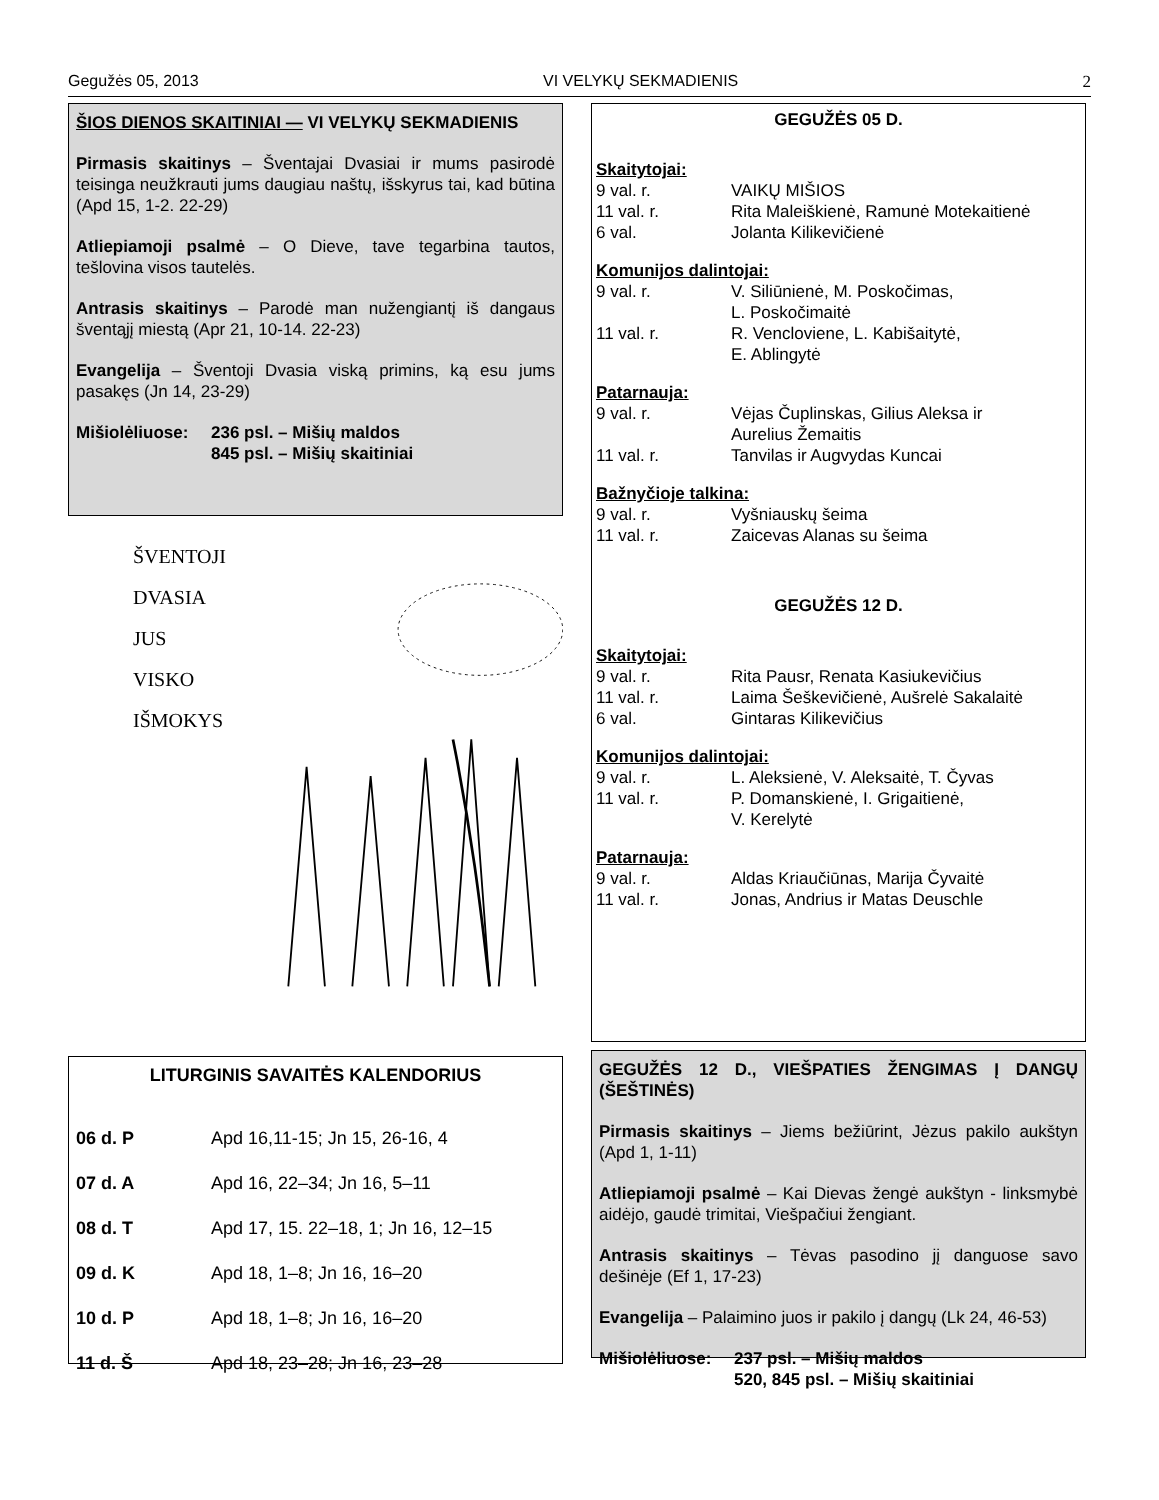Gegužės 05, 2013 VI VELYKŲ SEKMADIENIS 2
ŠIOS DIENOS SKAITINIAI — VI VELYKŲ SEKMADIENIS
Pirmasis skaitinys – Šventajai Dvasiai ir mums pasirodė teisinga neužkrauti jums daugiau naštų, išskyrus tai, kad būtina (Apd 15, 1-2. 22-29)
Atliepiamoji psalmė – O Dieve, tave tegarbina tautos, tešlovina visos tautelės.
Antrasis skaitinys – Parodė man nužengiantį iš dangaus šventąjį miestą (Apr 21, 10-14. 22-23)
Evangelija – Šventoji Dvasia viską primins, ką esu jums pasakęs (Jn 14, 23-29)
| Mišiolėliuose: | 236 psl. – Mišių maldos |
| | 845 psl. – Mišių skaitiniai |
ŠVENTOJI
DVASIA
JUS
VISKO
IŠMOKYS
LITURGINIS SAVAITĖS KALENDORIUS
| 06 d. P | Apd 16,11-15; Jn 15, 26-16, 4 |
| 07 d. A | Apd 16, 22–34; Jn 16, 5–11 |
| 08 d. T | Apd 17, 15. 22–18, 1; Jn 16, 12–15 |
| 09 d. K | Apd 18, 1–8; Jn 16, 16–20 |
| 10 d. P | Apd 18, 1–8; Jn 16, 16–20 |
| 11 d. Š | Apd 18, 23–28; Jn 16, 23–28 |
GEGUŽĖS 05 D.
Skaitytojai:
| 9 val. r. | VAIKŲ MIŠIOS |
| 11 val. r. | Rita Maleiškienė, Ramunė Motekaitienė |
| 6 val. | Jolanta Kilikevičienė |
Komunijos dalintojai:
| 9 val. r. | V. Siliūnienė, M. Poskočimas, L. Poskočimaitė |
| 11 val. r. | R. Vencloviene, L. Kabišaitytė, E. Ablingytė |
Patarnauja:
| 9 val. r. | Vėjas Čuplinskas, Gilius Aleksa ir Aurelius Žemaitis |
| 11 val. r. | Tanvilas ir Augvydas Kuncai |
Bažnyčioje talkina:
| 9 val. r. | Vyšniauskų šeima |
| 11 val. r. | Zaicevas Alanas su šeima |
GEGUŽĖS 12 D.
Skaitytojai:
| 9 val. r. | Rita Pausr, Renata Kasiukevičius |
| 11 val. r. | Laima Šeškevičienė, Aušrelė Sakalaitė |
| 6 val. | Gintaras Kilikevičius |
Komunijos dalintojai:
| 9 val. r. | L. Aleksienė, V. Aleksaitė, T. Čyvas |
| 11 val. r. | P. Domanskienė, I. Grigaitienė, V. Kerelytė |
Patarnauja:
| 9 val. r. | Aldas Kriaučiūnas, Marija Čyvaitė |
| 11 val. r. | Jonas, Andrius ir Matas Deuschle |
GEGUŽĖS 12 D., VIEŠPATIES ŽENGIMAS Į DANGŲ (ŠEŠTINĖS)
Pirmasis skaitinys – Jiems bežiūrint, Jėzus pakilo aukštyn (Apd 1, 1-11)
Atliepiamoji psalmė – Kai Dievas žengė aukštyn - linksmybė aidėjo, gaudė trimitai, Viešpačiui žengiant.
Antrasis skaitinys – Tėvas pasodino jį danguose savo dešinėje (Ef 1, 17-23)
Evangelija – Palaimino juos ir pakilo į dangų (Lk 24, 46-53)
| Mišiolėliuose: | 237 psl. – Mišių maldos |
| | 520, 845 psl. – Mišių skaitiniai |